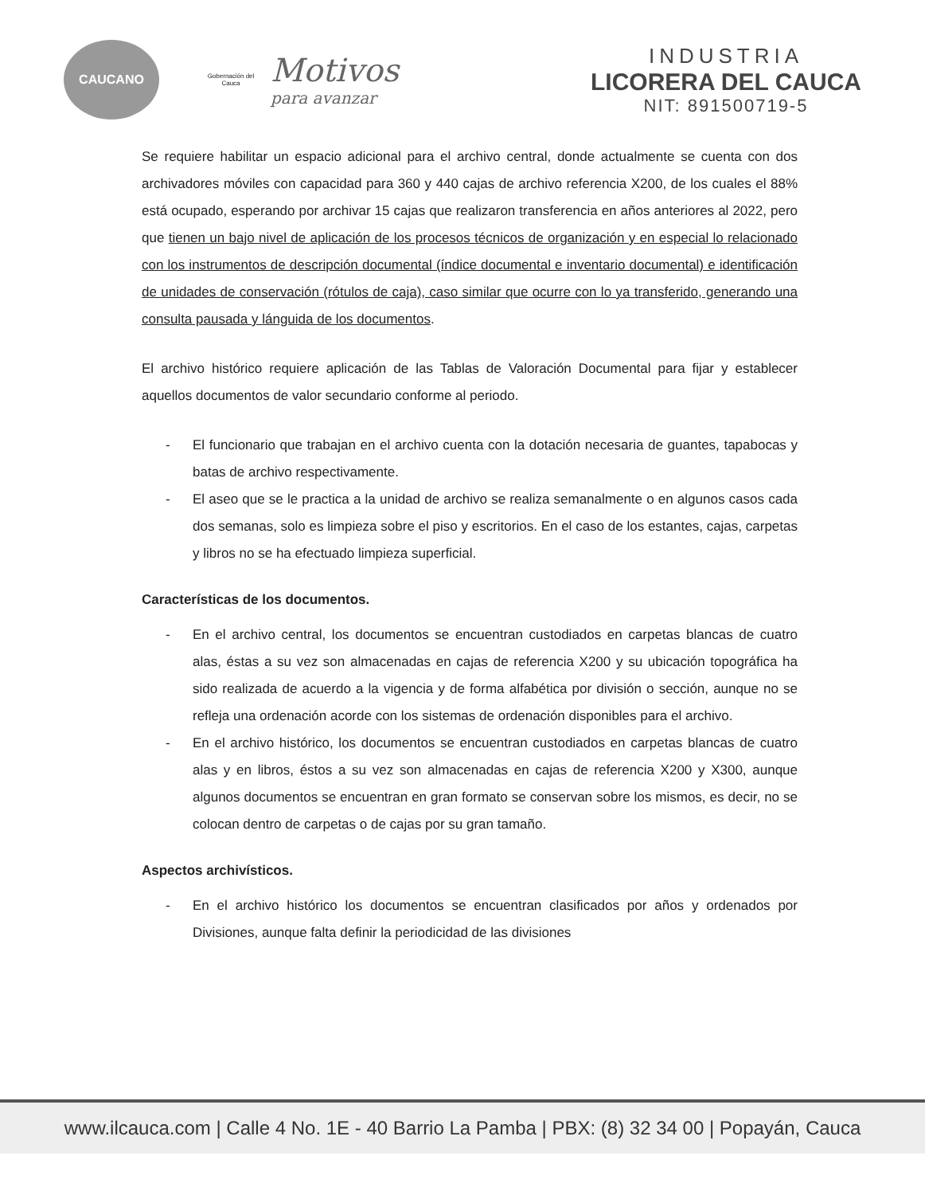CAUCANO
Gobernación del Cauca
Motivos
para avanzar
INDUSTRIA
LICORERA DEL CAUCA
NIT: 891500719-5
Se requiere habilitar un espacio adicional para el archivo central, donde actualmente se cuenta con dos archivadores móviles con capacidad para 360 y 440 cajas de archivo referencia X200, de los cuales el 88% está ocupado, esperando por archivar 15 cajas que realizaron transferencia en años anteriores al 2022, pero que tienen un bajo nivel de aplicación de los procesos técnicos de organización y en especial lo relacionado con los instrumentos de descripción documental (índice documental e inventario documental) e identificación de unidades de conservación (rótulos de caja), caso similar que ocurre con lo ya transferido, generando una consulta pausada y lánguida de los documentos.
El archivo histórico requiere aplicación de las Tablas de Valoración Documental para fijar y establecer aquellos documentos de valor secundario conforme al periodo.
- El funcionario que trabajan en el archivo cuenta con la dotación necesaria de guantes, tapabocas y batas de archivo respectivamente.
- El aseo que se le practica a la unidad de archivo se realiza semanalmente o en algunos casos cada dos semanas, solo es limpieza sobre el piso y escritorios. En el caso de los estantes, cajas, carpetas y libros no se ha efectuado limpieza superficial.
Características de los documentos.
- En el archivo central, los documentos se encuentran custodiados en carpetas blancas de cuatro alas, éstas a su vez son almacenadas en cajas de referencia X200 y su ubicación topográfica ha sido realizada de acuerdo a la vigencia y de forma alfabética por división o sección, aunque no se refleja una ordenación acorde con los sistemas de ordenación disponibles para el archivo.
- En el archivo histórico, los documentos se encuentran custodiados en carpetas blancas de cuatro alas y en libros, éstos a su vez son almacenadas en cajas de referencia X200 y X300, aunque algunos documentos se encuentran en gran formato se conservan sobre los mismos, es decir, no se colocan dentro de carpetas o de cajas por su gran tamaño.
Aspectos archivísticos.
- En el archivo histórico los documentos se encuentran clasificados por años y ordenados por Divisiones, aunque falta definir la periodicidad de las divisiones
www.ilcauca.com | Calle 4 No. 1E - 40 Barrio La Pamba | PBX: (8) 32 34 00 | Popayán, Cauca